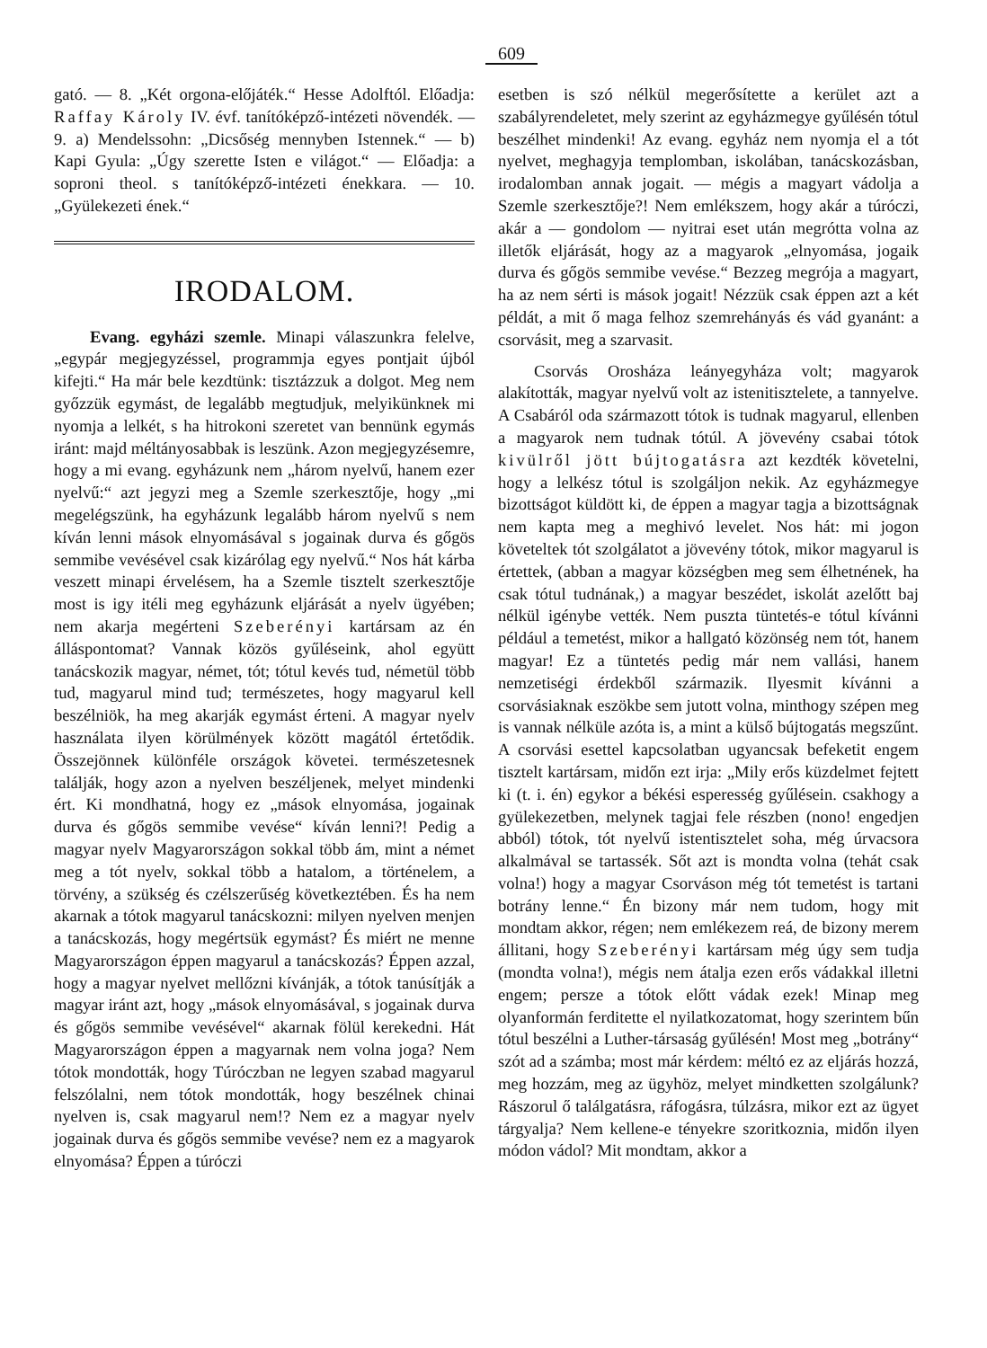609
gató. — 8. „Két orgona-előjáték.“ Hesse Adolftól. Előadja: Raffay Károly IV. évf. tanítóképző-intézeti növendék. — 9. a) Mendelssohn: „Dicsőség mennyben Istennek.“ — b) Kapi Gyula: „Úgy szerette Isten e világot.“ — Előadja: a soproni theol. s tanítóképző-intézeti énekkara. — 10. „Gyülekezeti ének.“
IRODALOM.
Evang. egyházi szemle. Minapi válaszunkra felelve, „egypár megjegyzéssel, programmja egyes pontjait újból kifejti.“ Ha már bele kezdtünk: tisztázzuk a dolgot. Meg nem győzzük egymást, de legalább megtudjuk, melyikünknek mi nyomja a lelkét, s ha hitrokoni szeretet van bennünk egymás iránt: majd méltányosabbak is leszünk. Azon megjegyzésemre, hogy a mi evang. egyházunk nem „három nyelvű, hanem ezer nyelvű:“ azt jegyzi meg a Szemle szerkesztője, hogy „mi megelégszünk, ha egyházunk legalább három nyelvű s nem kíván lenni mások elnyomásával s jogainak durva és gőgös semmibe vevésével csak kizárólag egy nyelvű.“ Nos hát kárba veszett minapi érvelésem, ha a Szemle tisztelt szerkesztője most is igy itéli meg egyházunk eljárását a nyelv ügyében; nem akarja megérteni Szeberényi kartársam az én álláspontomat? Vannak közös gyűléseink, ahol együtt tanácskozik magyar, német, tót; tótul kevés tud, németül több tud, magyarul mind tud; természetes, hogy magyarul kell beszélniök, ha meg akarják egymást érteni. A magyar nyelv használata ilyen körülmények között magától értetődik. Összejönnek különféle országok követei. természetesnek találják, hogy azon a nyelven beszéljenek, melyet mindenki ért. Ki mondhatná, hogy ez „mások elnyomása, jogainak durva és gőgös semmibe vevése“ kíván lenni?! Pedig a magyar nyelv Magyarországon sokkal több ám, mint a német meg a tót nyelv, sokkal több a hatalom, a történelem, a törvény, a szükség és czélszerűség következtében. És ha nem akarnak a tótok magyarul tanácskozni: milyen nyelven menjen a tanácskozás, hogy megértsük egymást? És miért ne menne Magyarországon éppen magyarul a tanácskozás? Éppen azzal, hogy a magyar nyelvet mellőzni kívánják, a tótok tanúsítják a magyar iránt azt, hogy „mások elnyomásával, s jogainak durva és gőgös semmibe vevésével“ akarnak fölül kerekedni. Hát Magyarországon éppen a magyarnak nem volna joga? Nem tótok mondották, hogy Túróczban ne legyen szabad magyarul felszólalni, nem tótok mondották, hogy beszélnek chinai nyelven is, csak magyarul nem!? Nem ez a magyar nyelv jogainak durva és gőgös semmibe vevése? nem ez a magyarok elnyomása? Éppen a túróczi
esetben is szó nélkül megerősítette a kerület azt a szabályrendeletet, mely szerint az egyházmegye gyűlésén tótul beszélhet mindenki! Az evang. egyház nem nyomja el a tót nyelvet, meghagyja templomban, iskolában, tanácskozásban, irodalomban annak jogait. — mégis a magyart vádolja a Szemle szerkesztője?! Nem emlékszem, hogy akár a túróczi, akár a — gondolom — nyitrai eset után megrótta volna az illetők eljárását, hogy az a magyarok „elnyomása, jogaik durva és gőgös semmibe vevése.“ Bezzeg megrója a magyart, ha az nem sérti is mások jogait! Nézzük csak éppen azt a két példát, a mit ő maga felhoz szemrehányás és vád gyanánt: a csorvásit, meg a szarvasit.
Csorvás Orosháza leányegyháza volt; magyarok alakították, magyar nyelvű volt az istenitisztelete, a tannyelve. A Csabáról oda származott tótok is tudnak magyarul, ellenben a magyarok nem tudnak tótúl. A jövevény csabai tótok kivülről jött bújtogatásra azt kezdték követelni, hogy a lelkész tótul is szolgáljon nekik. Az egyházmegye bizottságot küldött ki, de éppen a magyar tagja a bizottságnak nem kapta meg a meghivó levelet. Nos hát: mi jogon követeltek tót szolgálatot a jövevény tótok, mikor magyarul is értettek, (abban a magyar községben meg sem élhetnének, ha csak tótul tudnának,) a magyar beszédet, iskolát azelőtt baj nélkül igénybe vették. Nem puszta tüntetés-e tótul kívánni például a temetést, mikor a hallgató közönség nem tót, hanem magyar! Ez a tüntetés pedig már nem vallási, hanem nemzetiségi érdekből származik. Ilyesmit kívánni a csorvásiaknak eszökbe sem jutott volna, minthogy szépen meg is vannak nélküle azóta is, a mint a külső bújtogatás megszűnt. A csorvási esettel kapcsolatban ugyancsak befeketit engem tisztelt kartársam, midőn ezt irja: „Mily erős küzdelmet fejtett ki (t. i. én) egykor a békési esperesség gyűlésein. csakhogy a gyülekezetben, melynek tagjai fele részben (nono! engedjen abból) tótok, tót nyelvű istentisztelet soha, még úrvacsora alkalmával se tartassék. Sőt azt is mondta volna (tehát csak volna!) hogy a magyar Csorváson még tót temetést is tartani botrány lenne.“ Én bizony már nem tudom, hogy mit mondtam akkor, régen; nem emlékezem reá, de bizony merem állitani, hogy Szeberényi kartársam még úgy sem tudja (mondta volna!), mégis nem átalja ezen erős vádakkal illetni engem; persze a tótok előtt vádak ezek! Minap meg olyanformán ferditette el nyilatkozatomat, hogy szerintem bűn tótul beszélni a Luther-társaság gyűlésén! Most meg „botrány“ szót ad a számba; most már kérdem: méltó ez az eljárás hozzá, meg hozzám, meg az ügyhöz, melyet mindketten szolgálunk? Rászorul ő találgatásra, ráfogásra, túlzásra, mikor ezt az ügyet tárgyalja? Nem kellene-e tényekre szoritkoznia, midőn ilyen módon vádol? Mit mondtam, akkor a